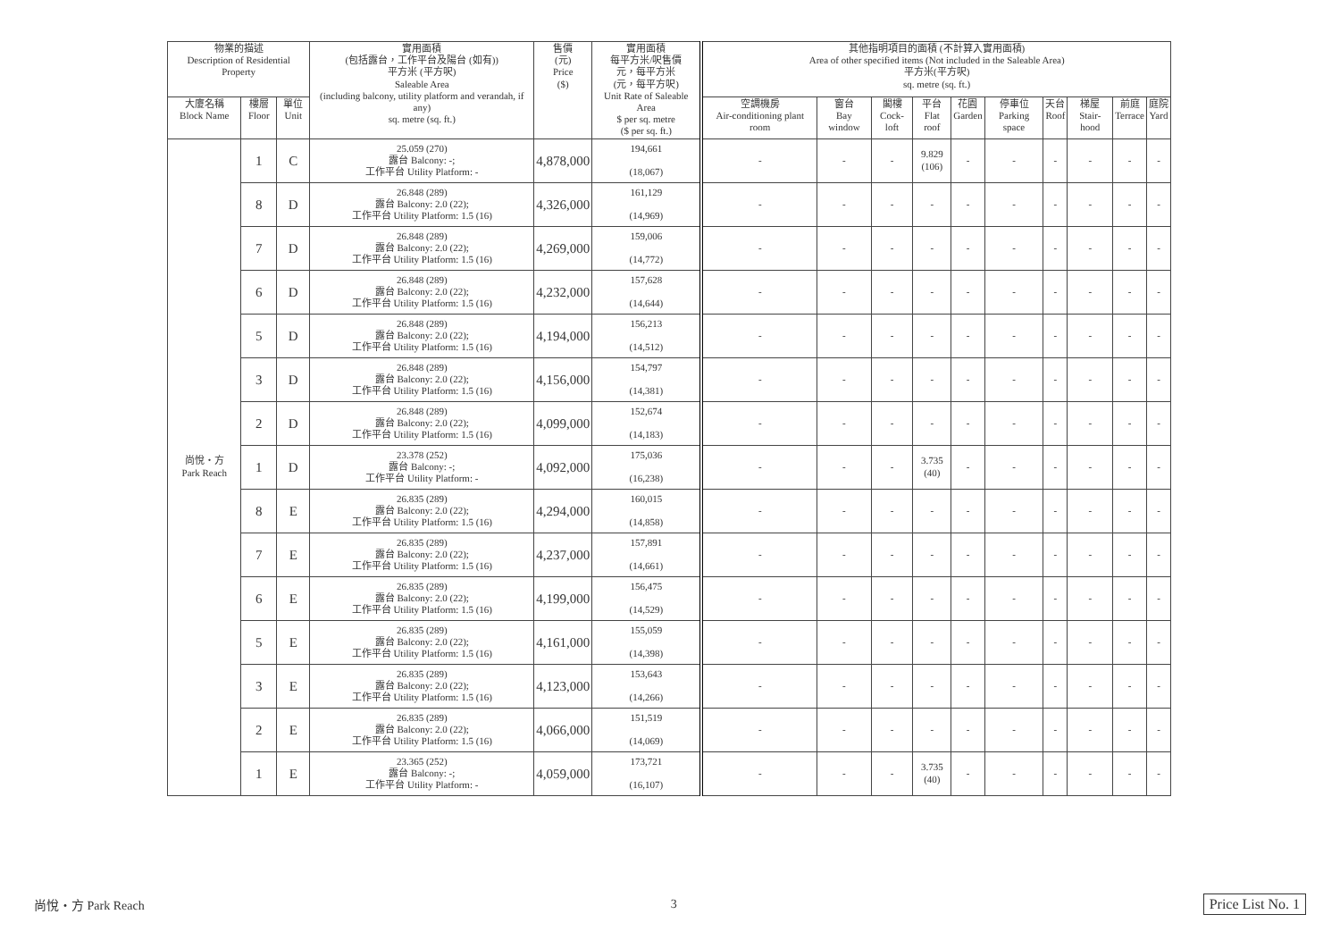| 物業的描述 Description of Residential Property | | | 實用面積 (包括露台，工作平台及陽台 (如有)) 平方米 (平方呎) Saleable Area (including balcony, utility platform and verandah, if any) sq. metre (sq. ft.) | 售價 (元) Price ($) | 實用面積 每平方米/呎售價 元，每平方米 (元，每平方呎) Unit Rate of Saleable Area $ per sq. metre ($ per sq. ft.) | 其他指明項目的面積 (不計算入實用面積) Area of other specified items (Not included in the Saleable Area) 平方米(平方呎) sq. metre (sq. ft.) | | | | | | | | | |
| --- | --- | --- | --- | --- | --- | --- | --- | --- | --- | --- | --- | --- | --- | --- | --- |
| 大廈名稱 Block Name | 樓層 Floor | 單位 Unit | | | | 空調機房 Air-conditioning plant room | 窗台 Bay window | 閣樓 Cock-loft | 平台 Flat roof | 花園 Garden | 停車位 Parking space | 天台 Roof | 梯屋 Stair-hood | 前庭 Terrace | 庭院 Yard |
| 尚悅・方 Park Reach | 1 | C | 25.059 (270) 露台 Balcony: -; 工作平台 Utility Platform: - | 4,878,000 | 194,661 (18,067) | - | - | - | 9.829 (106) | - | - | - | - | - | - |
| | 8 | D | 26.848 (289) 露台 Balcony: 2.0 (22); 工作平台 Utility Platform: 1.5 (16) | 4,326,000 | 161,129 (14,969) | - | - | - | - | - | - | - | - | - | - |
| | 7 | D | 26.848 (289) 露台 Balcony: 2.0 (22); 工作平台 Utility Platform: 1.5 (16) | 4,269,000 | 159,006 (14,772) | - | - | - | - | - | - | - | - | - | - |
| | 6 | D | 26.848 (289) 露台 Balcony: 2.0 (22); 工作平台 Utility Platform: 1.5 (16) | 4,232,000 | 157,628 (14,644) | - | - | - | - | - | - | - | - | - | - |
| | 5 | D | 26.848 (289) 露台 Balcony: 2.0 (22); 工作平台 Utility Platform: 1.5 (16) | 4,194,000 | 156,213 (14,512) | - | - | - | - | - | - | - | - | - | - |
| | 3 | D | 26.848 (289) 露台 Balcony: 2.0 (22); 工作平台 Utility Platform: 1.5 (16) | 4,156,000 | 154,797 (14,381) | - | - | - | - | - | - | - | - | - | - |
| | 2 | D | 26.848 (289) 露台 Balcony: 2.0 (22); 工作平台 Utility Platform: 1.5 (16) | 4,099,000 | 152,674 (14,183) | - | - | - | - | - | - | - | - | - | - |
| | 1 | D | 23.378 (252) 露台 Balcony: -; 工作平台 Utility Platform: - | 4,092,000 | 175,036 (16,238) | - | - | - | 3.735 (40) | - | - | - | - | - | - |
| | 8 | E | 26.835 (289) 露台 Balcony: 2.0 (22); 工作平台 Utility Platform: 1.5 (16) | 4,294,000 | 160,015 (14,858) | - | - | - | - | - | - | - | - | - | - |
| | 7 | E | 26.835 (289) 露台 Balcony: 2.0 (22); 工作平台 Utility Platform: 1.5 (16) | 4,237,000 | 157,891 (14,661) | - | - | - | - | - | - | - | - | - | - |
| | 6 | E | 26.835 (289) 露台 Balcony: 2.0 (22); 工作平台 Utility Platform: 1.5 (16) | 4,199,000 | 156,475 (14,529) | - | - | - | - | - | - | - | - | - | - |
| | 5 | E | 26.835 (289) 露台 Balcony: 2.0 (22); 工作平台 Utility Platform: 1.5 (16) | 4,161,000 | 155,059 (14,398) | - | - | - | - | - | - | - | - | - | - |
| | 3 | E | 26.835 (289) 露台 Balcony: 2.0 (22); 工作平台 Utility Platform: 1.5 (16) | 4,123,000 | 153,643 (14,266) | - | - | - | - | - | - | - | - | - | - |
| | 2 | E | 26.835 (289) 露台 Balcony: 2.0 (22); 工作平台 Utility Platform: 1.5 (16) | 4,066,000 | 151,519 (14,069) | - | - | - | - | - | - | - | - | - | - |
| | 1 | E | 23.365 (252) 露台 Balcony: -; 工作平台 Utility Platform: - | 4,059,000 | 173,721 (16,107) | - | - | - | 3.735 (40) | - | - | - | - | - | - |
尚悅・方 Park Reach 3 Price List No. 1